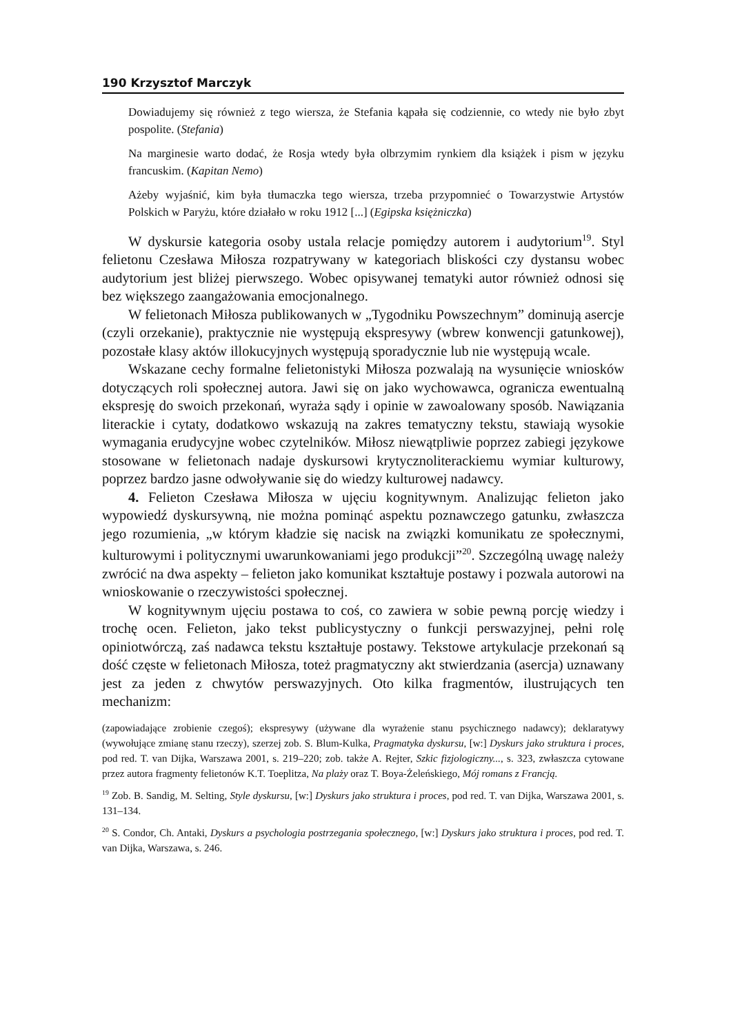190 Krzysztof Marczyk
Dowiadujemy się również z tego wiersza, że Stefania kąpała się codziennie, co wtedy nie było zbyt pospolite. (Stefania)
Na marginesie warto dodać, że Rosja wtedy była olbrzymim rynkiem dla książek i pism w języku francuskim. (Kapitan Nemo)
Ażeby wyjaśnić, kim była tłumaczka tego wiersza, trzeba przypomnieć o Towarzystwie Artystów Polskich w Paryżu, które działało w roku 1912 [...] (Egipska księżniczka)
W dyskursie kategoria osoby ustala relacje pomiędzy autorem i audytorium<sup>19</sup>. Styl felietonu Czesława Miłosza rozpatrywany w kategoriach bliskości czy dystansu wobec audytorium jest bliżej pierwszego. Wobec opisywanej tematyki autor również odnosi się bez większego zaangażowania emocjonalnego.
W felietonach Miłosza publikowanych w „Tygodniku Powszechnym” dominują asercje (czyli orzekanie), praktycznie nie występują ekspresywy (wbrew konwencji gatunkowej), pozostałe klasy aktów illokucyjnych występują sporadycznie lub nie występują wcale.
Wskazane cechy formalne felietonistyki Miłosza pozwalają na wysunięcie wniosków dotyczących roli społecznej autora. Jawi się on jako wychowawca, ogranicza ewentualną ekspresję do swoich przekonań, wyraża sądy i opinie w zawoalowany sposób. Nawiązania literackie i cytaty, dodatkowo wskazują na zakres tematyczny tekstu, stawiają wysokie wymagania erudycyjne wobec czytelników. Miłosz niewątpliwie poprzez zabiegi językowe stosowane w felietonach nadaje dyskursowi krytycznoliterackiemu wymiar kulturowy, poprzez bardzo jasne odwoływanie się do wiedzy kulturowej nadawcy.
4. Felieton Czesława Miłosza w ujęciu kognitywnym. Analizując felieton jako wypowiedź dyskursywną, nie można pominąć aspektu poznawczego gatunku, zwłaszcza jego rozumienia, „w którym kładzie się nacisk na związki komunikatu ze społecznymi, kulturowymi i politycznymi uwarunkowaniami jego produkcji”<sup>20</sup>. Szczególną uwagę należy zwrócić na dwa aspekty – felieton jako komunikat kształtuje postawy i pozwala autorowi na wnioskowanie o rzeczywistości społecznej.
W kognitywnym ujęciu postawa to coś, co zawiera w sobie pewną porcję wiedzy i trochę ocen. Felieton, jako tekst publicystyczny o funkcji perswazyjnej, pełni rolę opiniotwórczą, zaś nadawca tekstu kształtuje postawy. Tekstowe artykulacje przekonań są dość częste w felietonach Miłosza, toteż pragmatyczny akt stwierdzania (asercja) uznawany jest za jeden z chwytów perswazyjnych. Oto kilka fragmentów, ilustrujących ten mechanizm:
(zapowiadające zrobienie czegoś); ekspresywy (używane dla wyrażenie stanu psychicznego nadawcy); deklaratywy (wywołujące zmianę stanu rzeczy), szerzej zob. S. Blum-Kulka, Pragmatyka dyskursu, [w:] Dyskurs jako struktura i proces, pod red. T. van Dijka, Warszawa 2001, s. 219–220; zob. także A. Rejter, Szkic fizjologiczny..., s. 323, zwłaszcza cytowane przez autora fragmenty felietonów K.T. Toeplitza, Na plaży oraz T. Boya-Żeleńskiego, Mój romans z Francją.
<sup>19</sup> Zob. B. Sandig, M. Selting, Style dyskursu, [w:] Dyskurs jako struktura i proces, pod red. T. van Dijka, Warszawa 2001, s. 131–134.
<sup>20</sup> S. Condor, Ch. Antaki, Dyskurs a psychologia postrzegania społecznego, [w:] Dyskurs jako struktura i proces, pod red. T. van Dijka, Warszawa, s. 246.